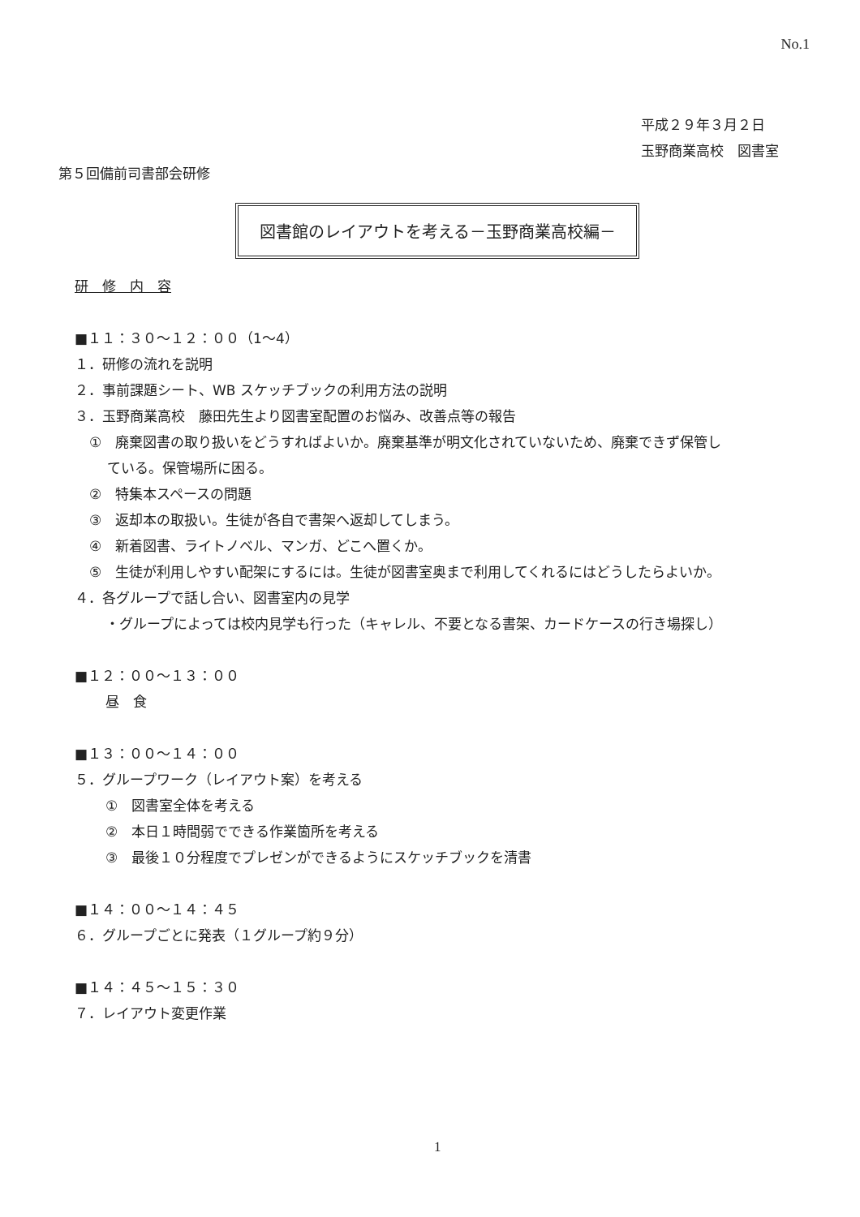No.1
平成２９年３月２日
玉野商業高校　図書室
第５回備前司書部会研修
図書館のレイアウトを考える－玉野商業高校編－
研　修　内　容
■１１：３０～１２：００（1～4）
１．研修の流れを説明
２．事前課題シート、WB スケッチブックの利用方法の説明
３．玉野商業高校　藤田先生より図書室配置のお悩み、改善点等の報告
①　廃棄図書の取り扱いをどうすればよいか。廃棄基準が明文化されていないため、廃棄できず保管し
　 ている。保管場所に困る。
②　特集本スペースの問題
③　返却本の取扱い。生徒が各自で書架へ返却してしまう。
④　新着図書、ライトノベル、マンガ、どこへ置くか。
⑤　生徒が利用しやすい配架にするには。生徒が図書室奥まで利用してくれるにはどうしたらよいか。
４．各グループで話し合い、図書室内の見学
・グループによっては校内見学も行った（キャレル、不要となる書架、カードケースの行き場探し）
■１２：００～１３：００
昼　食
■１３：００～１４：００
５．グループワーク（レイアウト案）を考える
①　図書室全体を考える
②　本日１時間弱でできる作業箇所を考える
③　最後１０分程度でプレゼンができるようにスケッチブックを清書
■１４：００～１４：４５
６．グループごとに発表（１グループ約９分）
■１４：４５～１５：３０
７．レイアウト変更作業
1